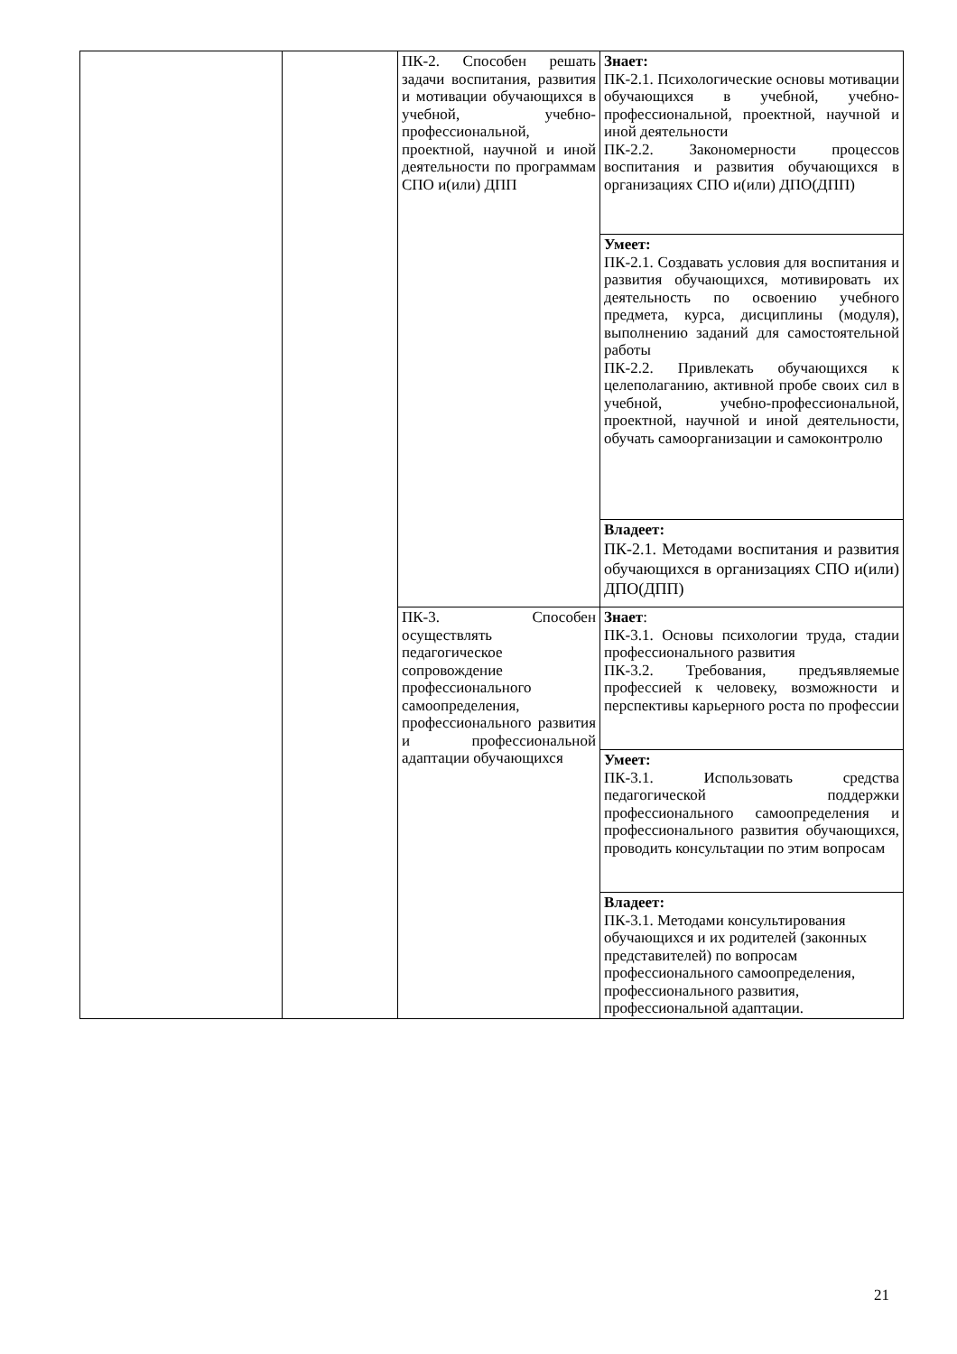| | | ПК-2. Способен решать задачи воспитания, развития и мотивации обучающихся в учебной, учебно-профессиональной, проектной, научной и иной деятельности по программам СПО и(или) ДПП | Знает: ПК-2.1. Психологические основы мотивации обучающихся в учебной, учебно-профессиональной, проектной, научной и иной деятельности ПК-2.2. Закономерности процессов воспитания и развития обучающихся в организациях СПО и(или) ДПО(ДПП) |
| | | | Умеет: ПК-2.1. Создавать условия для воспитания и развития обучающихся, мотивировать их деятельность по освоению учебного предмета, курса, дисциплины (модуля), выполнению заданий для самостоятельной работы ПК-2.2. Привлекать обучающихся к целеполаганию, активной пробе своих сил в учебной, учебно-профессиональной, проектной, научной и иной деятельности, обучать самоорганизации и самоконтролю |
| | | | Владеет: ПК-2.1. Методами воспитания и развития обучающихся в организациях СПО и(или) ДПО(ДПП) |
| | | ПК-3. Способен осуществлять педагогическое сопровождение профессионального самоопределения, профессионального развития и профессиональной адаптации обучающихся | Знает : ПК-3.1. Основы психологии труда, стадии профессионального развития ПК-3.2. Требования, предъявляемые профессией к человеку, возможности и перспективы карьерного роста по профессии |
| | | | Умеет: ПК-3.1. Использовать средства педагогической поддержки профессионального самоопределения и профессионального развития обучающихся, проводить консультации по этим вопросам |
| | | | Владеет: ПК-3.1. Методами консультирования обучающихся и их родителей (законных представителей) по вопросам профессионального самоопределения, профессионального развития, профессиональной адаптации. |
21